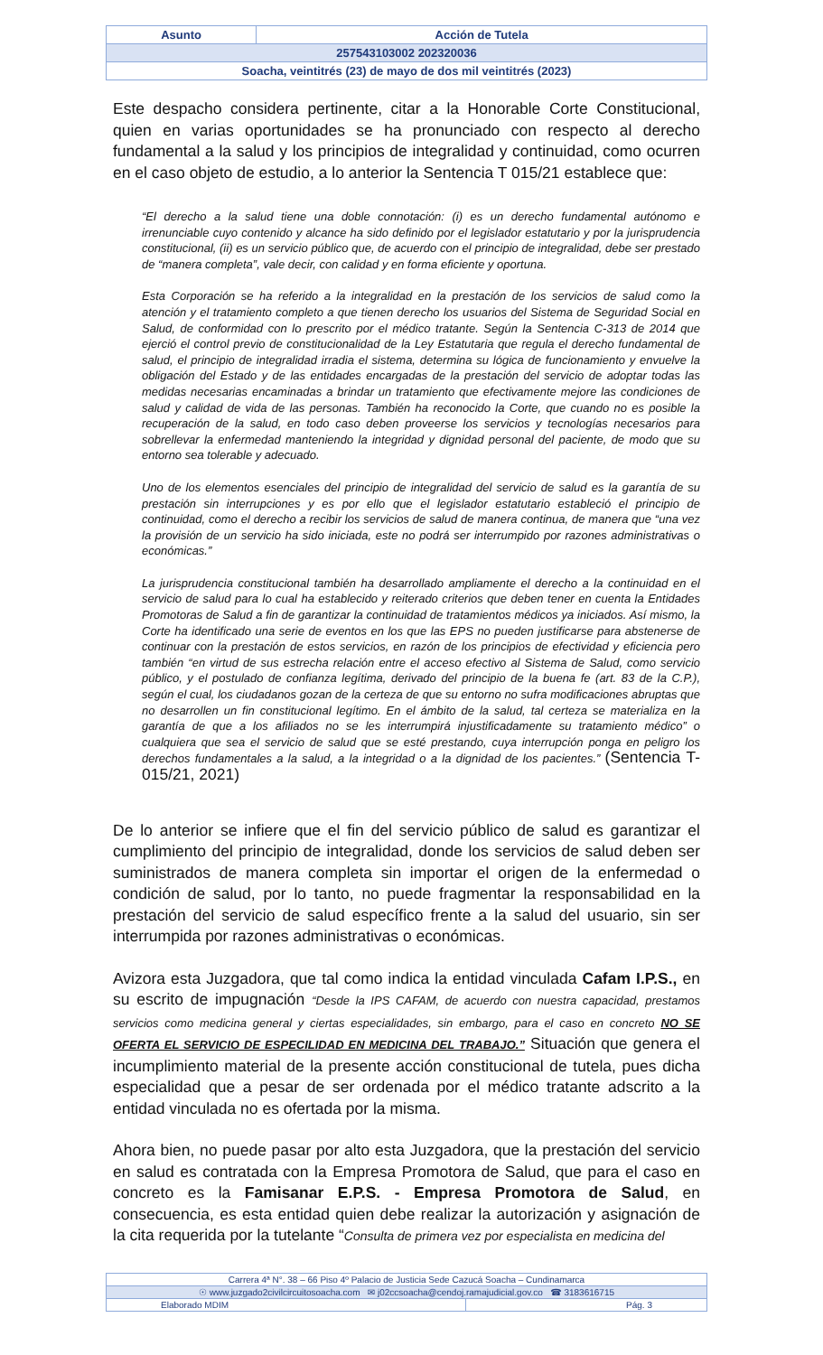| Asunto | Acción de Tutela |
| 257543103002 202320036 | |
| Soacha, veintitrés (23) de mayo de dos mil veintitrés (2023) | |
Este despacho considera pertinente, citar a la Honorable Corte Constitucional, quien en varias oportunidades se ha pronunciado con respecto al derecho fundamental a la salud y los principios de integralidad y continuidad, como ocurren en el caso objeto de estudio, a lo anterior la Sentencia T 015/21 establece que:
“El derecho a la salud tiene una doble connotación: (i) es un derecho fundamental autónomo e irrenunciable cuyo contenido y alcance ha sido definido por el legislador estatutario y por la jurisprudencia constitucional, (ii) es un servicio público que, de acuerdo con el principio de integralidad, debe ser prestado de “manera completa”, vale decir, con calidad y en forma eficiente y oportuna.
Esta Corporación se ha referido a la integralidad en la prestación de los servicios de salud como la atención y el tratamiento completo a que tienen derecho los usuarios del Sistema de Seguridad Social en Salud, de conformidad con lo prescrito por el médico tratante. Según la Sentencia C-313 de 2014 que ejerció el control previo de constitucionalidad de la Ley Estatutaria que regula el derecho fundamental de salud, el principio de integralidad irradia el sistema, determina su lógica de funcionamiento y envuelve la obligación del Estado y de las entidades encargadas de la prestación del servicio de adoptar todas las medidas necesarias encaminadas a brindar un tratamiento que efectivamente mejore las condiciones de salud y calidad de vida de las personas. También ha reconocido la Corte, que cuando no es posible la recuperación de la salud, en todo caso deben proveerse los servicios y tecnologías necesarios para sobrellevar la enfermedad manteniendo la integridad y dignidad personal del paciente, de modo que su entorno sea tolerable y adecuado.
Uno de los elementos esenciales del principio de integralidad del servicio de salud es la garantía de su prestación sin interrupciones y es por ello que el legislador estatutario estableció el principio de continuidad, como el derecho a recibir los servicios de salud de manera continua, de manera que “una vez la provisión de un servicio ha sido iniciada, este no podrá ser interrumpido por razones administrativas o económicas.”
La jurisprudencia constitucional también ha desarrollado ampliamente el derecho a la continuidad en el servicio de salud para lo cual ha establecido y reiterado criterios que deben tener en cuenta la Entidades Promotoras de Salud a fin de garantizar la continuidad de tratamientos médicos ya iniciados. Así mismo, la Corte ha identificado una serie de eventos en los que las EPS no pueden justificarse para abstenerse de continuar con la prestación de estos servicios, en razón de los principios de efectividad y eficiencia pero también “en virtud de sus estrecha relación entre el acceso efectivo al Sistema de Salud, como servicio público, y el postulado de confianza legítima, derivado del principio de la buena fe (art. 83 de la C.P.), según el cual, los ciudadanos gozan de la certeza de que su entorno no sufra modificaciones abruptas que no desarrollen un fin constitucional legítimo. En el ámbito de la salud, tal certeza se materializa en la garantía de que a los afiliados no se les interrumpirá injustificadamente su tratamiento médico” o cualquiera que sea el servicio de salud que se esté prestando, cuya interrupción ponga en peligro los derechos fundamentales a la salud, a la integridad o a la dignidad de los pacientes.” (Sentencia T-015/21, 2021)
De lo anterior se infiere que el fin del servicio público de salud es garantizar el cumplimiento del principio de integralidad, donde los servicios de salud deben ser suministrados de manera completa sin importar el origen de la enfermedad o condición de salud, por lo tanto, no puede fragmentar la responsabilidad en la prestación del servicio de salud específico frente a la salud del usuario, sin ser interrumpida por razones administrativas o económicas.
Avizora esta Juzgadora, que tal como indica la entidad vinculada Cafam I.P.S., en su escrito de impugnación “Desde la IPS CAFAM, de acuerdo con nuestra capacidad, prestamos servicios como medicina general y ciertas especialidades, sin embargo, para el caso en concreto NO SE OFERTA EL SERVICIO DE ESPECILIDAD EN MEDICINA DEL TRABAJO.” Situación que genera el incumplimiento material de la presente acción constitucional de tutela, pues dicha especialidad que a pesar de ser ordenada por el médico tratante adscrito a la entidad vinculada no es ofertada por la misma.
Ahora bien, no puede pasar por alto esta Juzgadora, que la prestación del servicio en salud es contratada con la Empresa Promotora de Salud, que para el caso en concreto es la Famisanar E.P.S. - Empresa Promotora de Salud, en consecuencia, es esta entidad quien debe realizar la autorización y asignación de la cita requerida por la tutelante “Consulta de primera vez por especialista en medicina del
| Carrera 4ª N°. 38 – 66 Piso 4º Palacio de Justicia Sede Cazucá Soacha – Cundinamarca | |
| ☉ www.juzgado2civilcircuitosoacha.com ✉ j02ccsoacha@cendoj.ramajudicial.gov.co ☎ 3183616715 | |
| Elaborado MDIM | Pág. 3 |